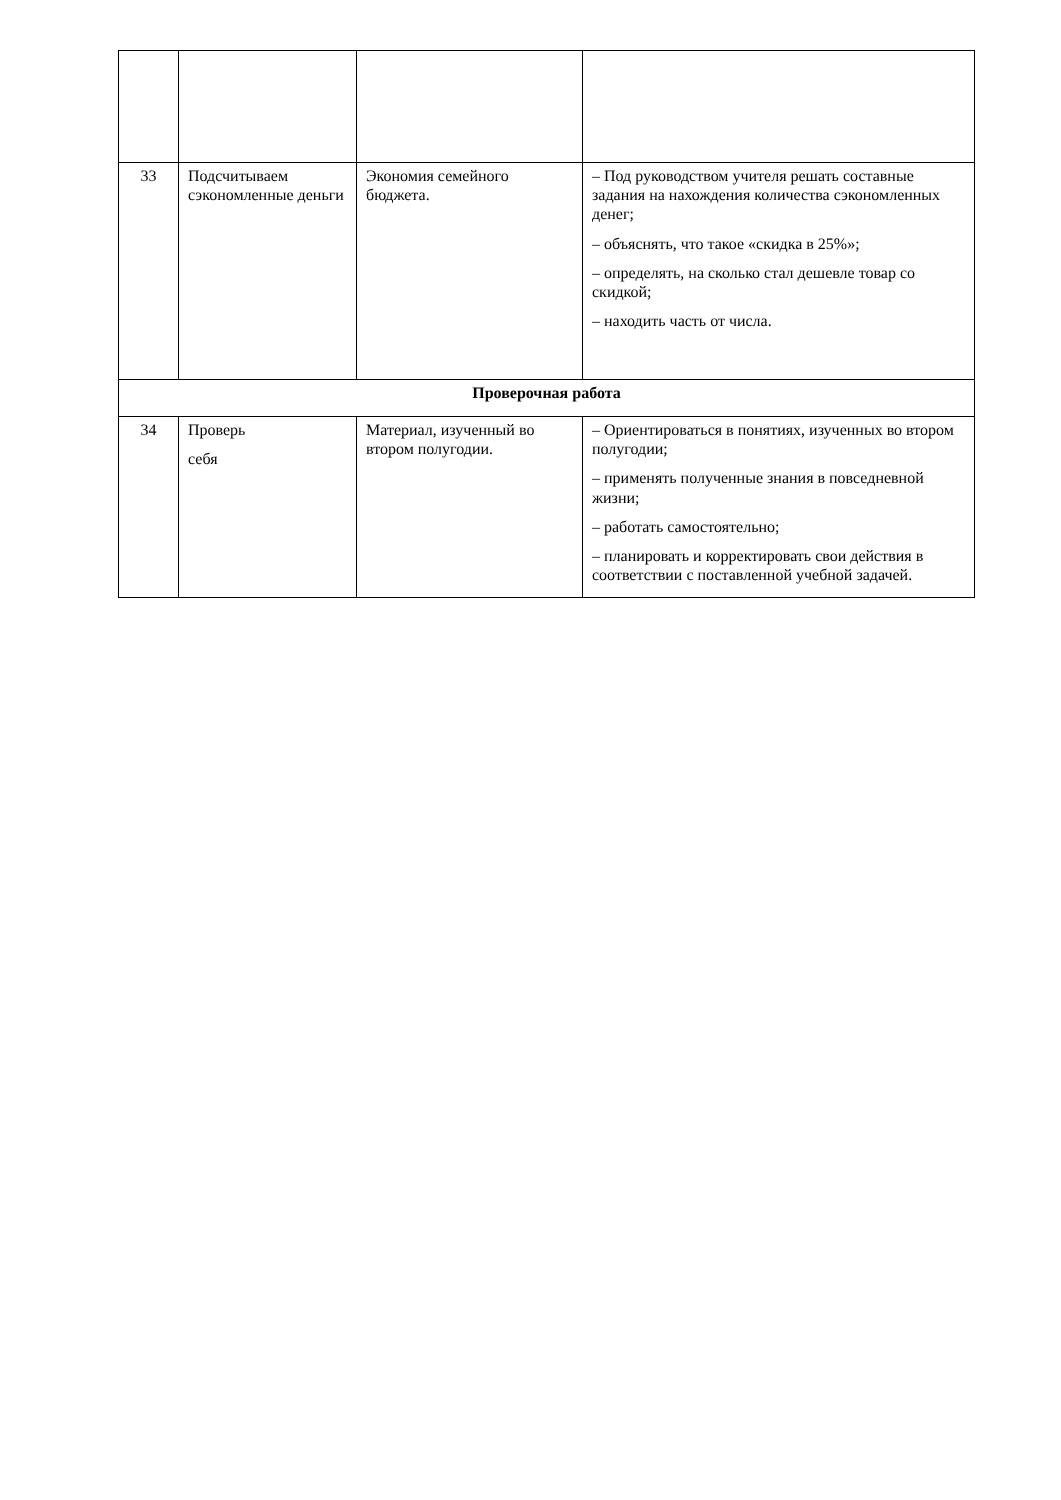| 33 | Подсчитываем сэкономленные деньги | Экономия семейного бюджета. | – Под руководством учителя решать составные задания на нахождения количества сэкономленных денег; – объяснять, что такое «скидка в 25%»; – определять, на сколько стал дешевле товар со скидкой; – находить часть от числа. |
| Проверочная работа | | | |
| 34 | Проверь себя | Материал, изученный во втором полугодии. | – Ориентироваться в понятиях, изученных во втором полугодии; – применять полученные знания в повседневной жизни; – работать самостоятельно; – планировать и корректировать свои действия в соответствии с поставленной учебной задачей. |